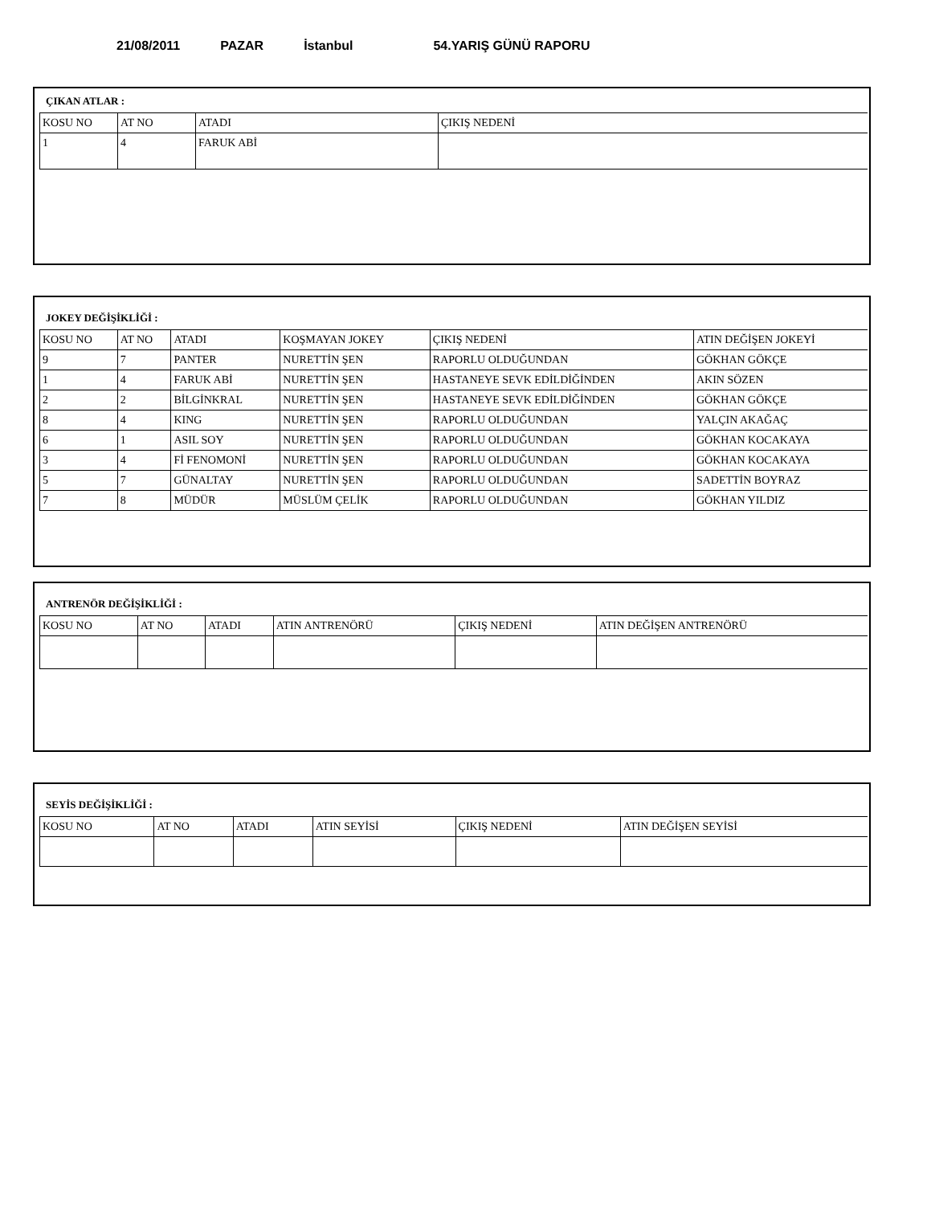21/08/2011 PAZAR İstanbul 54.YARIŞ GÜNÜ RAPORU
ÇIKAN ATLAR :
| KOSU NO | AT NO | ATADI | ÇIKIŞ NEDENİ |
| --- | --- | --- | --- |
| 1 | 4 | FARUK ABİ | |
JOKEY DEĞİŞİKLİĞİ :
| KOSU NO | AT NO | ATADI | KOŞMAYAN JOKEY | ÇIKIŞ NEDENİ | ATIN DEĞİŞEN JOKEYİ |
| --- | --- | --- | --- | --- | --- |
| 9 | 7 | PANTER | NURETTİN ŞEN | RAPORLU OLDUĞUNDAN | GÖKHAN GÖKÇE |
| 1 | 4 | FARUK ABİ | NURETTİN ŞEN | HASTANEYE SEVK EDİLDİĞİNDEN | AKIN SÖZEN |
| 2 | 2 | BİLGİNKRAL | NURETTİN ŞEN | HASTANEYE SEVK EDİLDİĞİNDEN | GÖKHAN GÖKÇE |
| 8 | 4 | KING | NURETTİN ŞEN | RAPORLU OLDUĞUNDAN | YALÇIN AKAĞAÇ |
| 6 | 1 | ASIL SOY | NURETTİN ŞEN | RAPORLU OLDUĞUNDAN | GÖKHAN KOCAKAYA |
| 3 | 4 | Fİ FENOMONİ | NURETTİN ŞEN | RAPORLU OLDUĞUNDAN | GÖKHAN KOCAKAYA |
| 5 | 7 | GÜNALTAY | NURETTİN ŞEN | RAPORLU OLDUĞUNDAN | SADETTİN BOYRAZ |
| 7 | 8 | MÜDÜR | MÜSLÜM ÇELİK | RAPORLU OLDUĞUNDAN | GÖKHAN YILDIZ |
ANTRENÖR DEĞİŞİKLİĞİ :
| KOSU NO | AT NO | ATADI | ATIN ANTRENÖRÜ | ÇIKIŞ NEDENİ | ATIN DEĞİŞEN ANTRENÖRÜ |
| --- | --- | --- | --- | --- | --- |
SEYİS DEĞİŞİKLİĞİ :
| KOSU NO | AT NO | ATADI | ATIN SEYİSİ | ÇIKIŞ NEDENİ | ATIN DEĞİŞEN SEYİSİ |
| --- | --- | --- | --- | --- | --- |